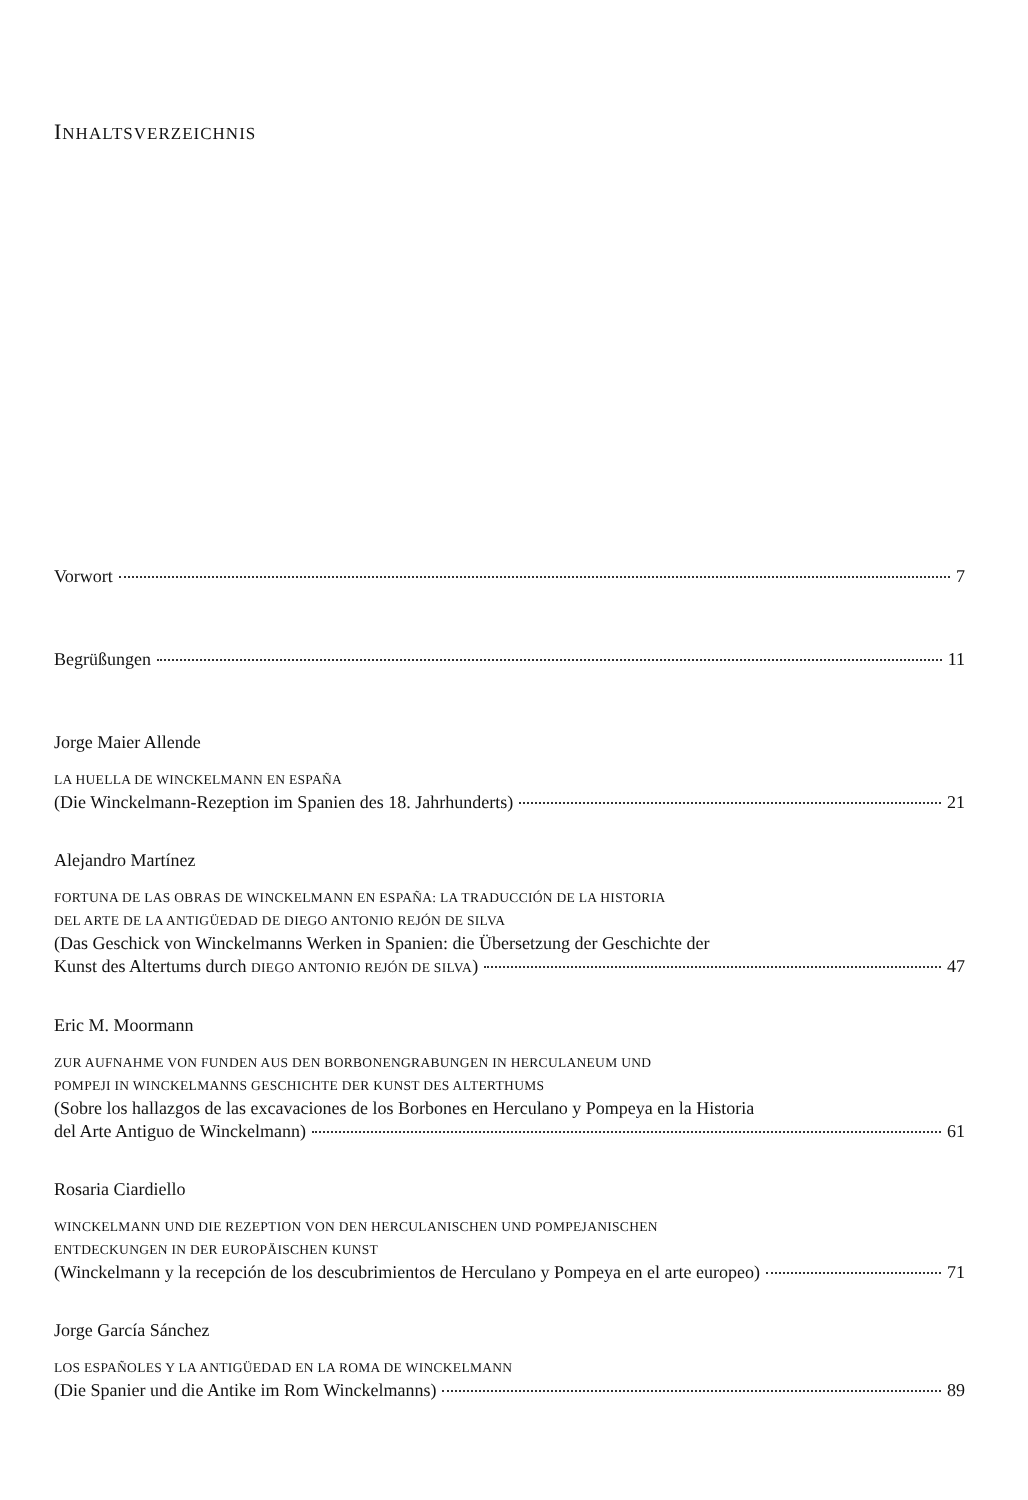INHALTSVERZEICHNIS
Vorwort 7
Begrüßungen 11
Jorge Maier Allende
LA HUELLA DE WINCKELMANN EN ESPAÑA
(Die Winckelmann-Rezeption im Spanien des 18. Jahrhunderts) 21
Alejandro Martínez
FORTUNA DE LAS OBRAS DE WINCKELMANN EN ESPAÑA: LA TRADUCCIÓN DE LA HISTORIA
DEL ARTE DE LA ANTIGÜEDAD DE DIEGO ANTONIO REJÓN DE SILVA
(Das Geschick von Winckelmanns Werken in Spanien: die Übersetzung der Geschichte der
Kunst des Altertums durch DIEGO ANTONIO REJÓN DE SILVA) 47
Eric M. Moormann
ZUR AUFNAHME VON FUNDEN AUS DEN BORBONENGRABUNGEN IN HERCULANEUM UND
POMPEJI IN WINCKELMANNS GESCHICHTE DER KUNST DES ALTERTHUMS
(Sobre los hallazgos de las excavaciones de los Borbones en Herculano y Pompeya en la Historia
del Arte Antiguo de Winckelmann) 61
Rosaria Ciardiello
WINCKELMANN UND DIE REZEPTION VON DEN HERCULANISCHEN UND POMPEJANISCHEN
ENTDECKUNGEN IN DER EUROPÄISCHEN KUNST
(Winckelmann y la recepción de los descubrimientos de Herculano y Pompeya en el arte europeo) 71
Jorge García Sánchez
LOS ESPAÑOLES Y LA ANTIGÜEDAD EN LA ROMA DE WINCKELMANN
(Die Spanier und die Antike im Rom Winckelmanns) 89